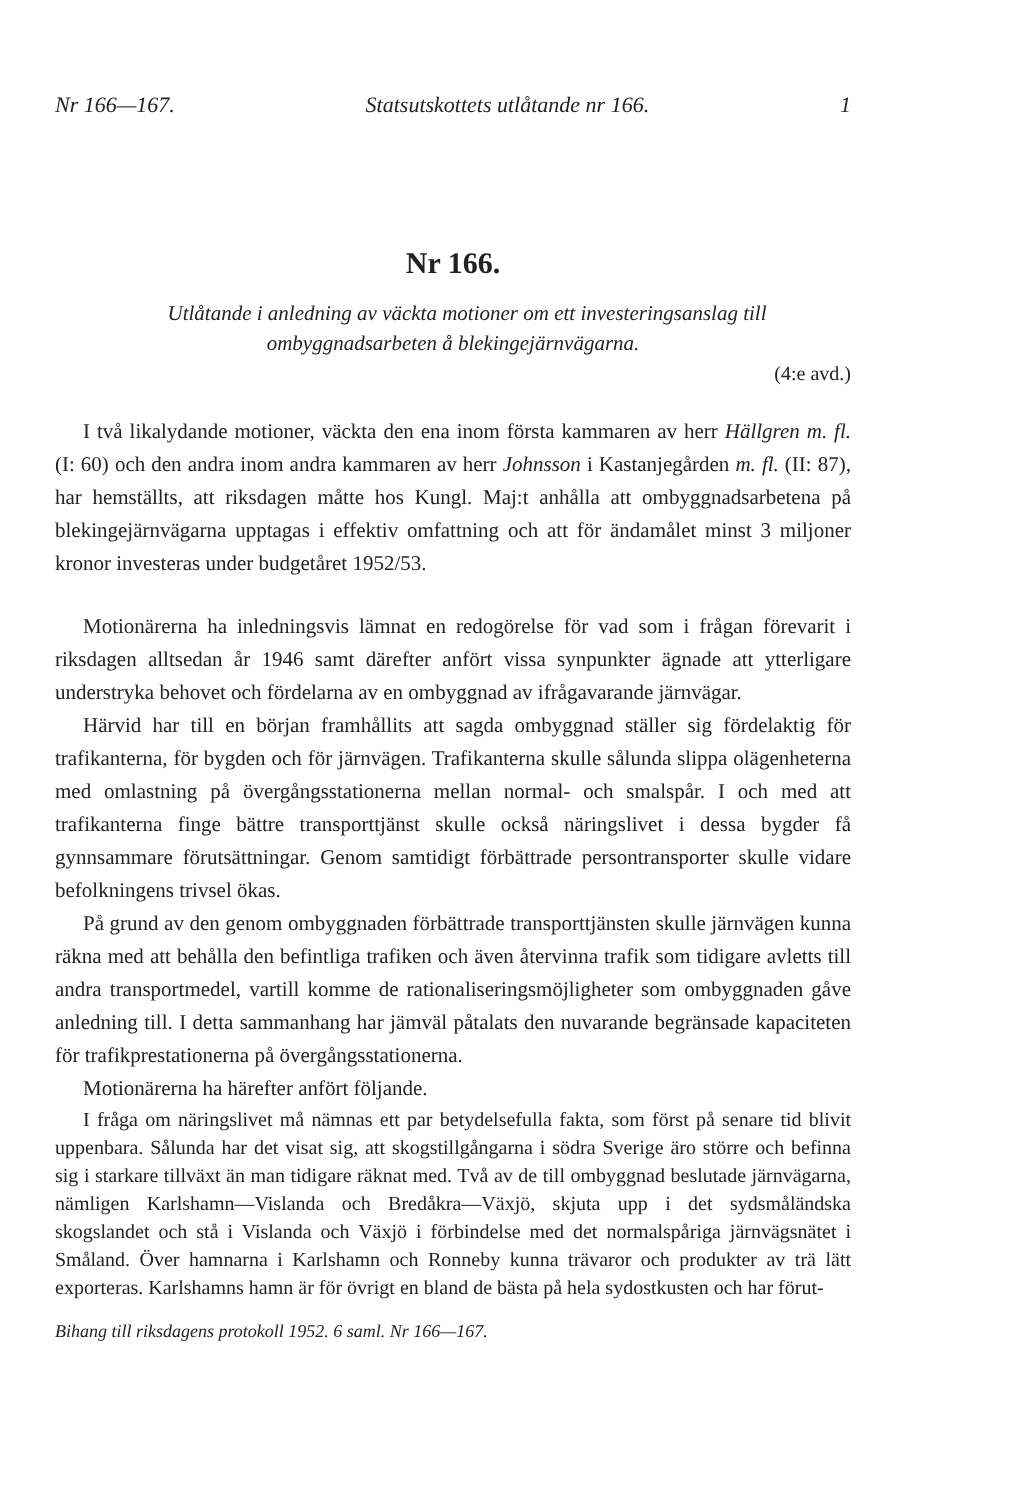Nr 166—167. Statsutskottets utlåtande nr 166. 1
Nr 166.
Utlåtande i anledning av väckta motioner om ett investeringsanslag till ombyggnadsarbeten å blekingejärnvägarna.
(4:e avd.)
I två likalydande motioner, väckta den ena inom första kammaren av herr Hällgren m. fl. (I: 60) och den andra inom andra kammaren av herr Johnsson i Kastanjegården m. fl. (II: 87), har hemställts, att riksdagen måtte hos Kungl. Maj:t anhålla att ombyggnadsarbetena på blekingejärnvägarna upptagas i effektiv omfattning och att för ändamålet minst 3 miljoner kronor investeras under budgetåret 1952/53.
Motionärerna ha inledningsvis lämnat en redogörelse för vad som i frågan förevarit i riksdagen alltsedan år 1946 samt därefter anfört vissa synpunkter ägnade att ytterligare understryka behovet och fördelarna av en ombyggnad av ifrågavarande järnvägar.
Härvid har till en början framhållits att sagda ombyggnad ställer sig fördelaktig för trafikanterna, för bygden och för järnvägen. Trafikanterna skulle sålunda slippa olägenheterna med omlastning på övergångsstationerna mellan normal- och smalspår. I och med att trafikanterna finge bättre transporttjänst skulle också näringslivet i dessa bygder få gynnsammare förutsättningar. Genom samtidigt förbättrade persontransporter skulle vidare befolkningens trivsel ökas.
På grund av den genom ombyggnaden förbättrade transporttjänsten skulle järnvägen kunna räkna med att behålla den befintliga trafiken och även återvinna trafik som tidigare avletts till andra transportmedel, vartill komme de rationaliseringsmöjligheter som ombyggnaden gåve anledning till. I detta sammanhang har jämväl påtalats den nuvarande begränsade kapaciteten för trafikprestationerna på övergångsstationerna.
Motionärerna ha härefter anfört följande.
I fråga om näringslivet må nämnas ett par betydelsefulla fakta, som först på senare tid blivit uppenbara. Sålunda har det visat sig, att skogstillgångarna i södra Sverige äro större och befinna sig i starkare tillväxt än man tidigare räknat med. Två av de till ombyggnad beslutade järnvägarna, nämligen Karlshamn—Vislanda och Bredåkra—Växjö, skjuta upp i det sydsmåländska skogslandet och stå i Vislanda och Växjö i förbindelse med det normalspåriga järnvägsnätet i Småland. Över hamnarna i Karlshamn och Ronneby kunna trävaror och produkter av trä lätt exporteras. Karlshamns hamn är för övrigt en bland de bästa på hela sydostkusten och har förut-
Bihang till riksdagens protokoll 1952. 6 saml. Nr 166—167.